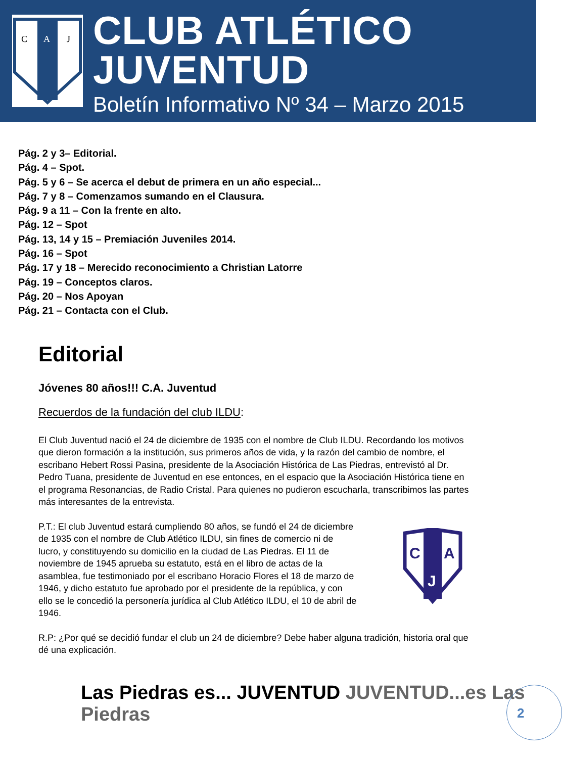C
A
J
CLUB ATLÉTICO JUVENTUD
Boletín Informativo Nº 34 – Marzo 2015
Pág. 2 y 3– Editorial.
Pág. 4 – Spot.
Pág. 5 y 6 – Se acerca el debut de primera en un año especial...
Pág. 7 y 8 – Comenzamos sumando en el Clausura.
Pág. 9 a 11 – Con la frente en alto.
Pág. 12 – Spot
Pág. 13, 14 y 15 – Premiación Juveniles 2014.
Pág. 16 – Spot
Pág. 17 y 18 – Merecido reconocimiento a Christian Latorre
Pág. 19 – Conceptos claros.
Pág. 20 – Nos Apoyan
Pág. 21 – Contacta con el Club.
Editorial
Jóvenes 80 años!!! C.A. Juventud
Recuerdos de la fundación del club ILDU:
El Club Juventud nació el 24 de diciembre de 1935 con el nombre de Club ILDU. Recordando los motivos que dieron formación a la institución, sus primeros años de vida, y la razón del cambio de nombre, el escribano Hebert Rossi Pasina, presidente de la Asociación Histórica de Las Piedras, entrevistó al Dr. Pedro Tuana, presidente de Juventud en ese entonces, en el espacio que la Asociación Histórica tiene en el programa Resonancias, de Radio Cristal. Para quienes no pudieron escucharla, transcribimos las partes más interesantes de la entrevista.
P.T.: El club Juventud estará cumpliendo 80 años, se fundó el 24 de diciembre de 1935 con el nombre de Club Atlético ILDU, sin fines de comercio ni de lucro, y constituyendo su domicilio en la ciudad de Las Piedras. El 11 de noviembre de 1945 aprueba su estatuto, está en el libro de actas de la asamblea, fue testimoniado por el escribano Horacio Flores el 18 de marzo de 1946, y dicho estatuto fue aprobado por el presidente de la república, y con ello se le concedió la personería jurídica al Club Atlético ILDU, el 10 de abril de 1946.
C
A
J
R.P: ¿Por qué se decidió fundar el club un 24 de diciembre? Debe haber alguna tradición, historia oral que dé una explicación.
Las Piedras es... JUVENTUD JUVENTUD...es Las Piedras
2